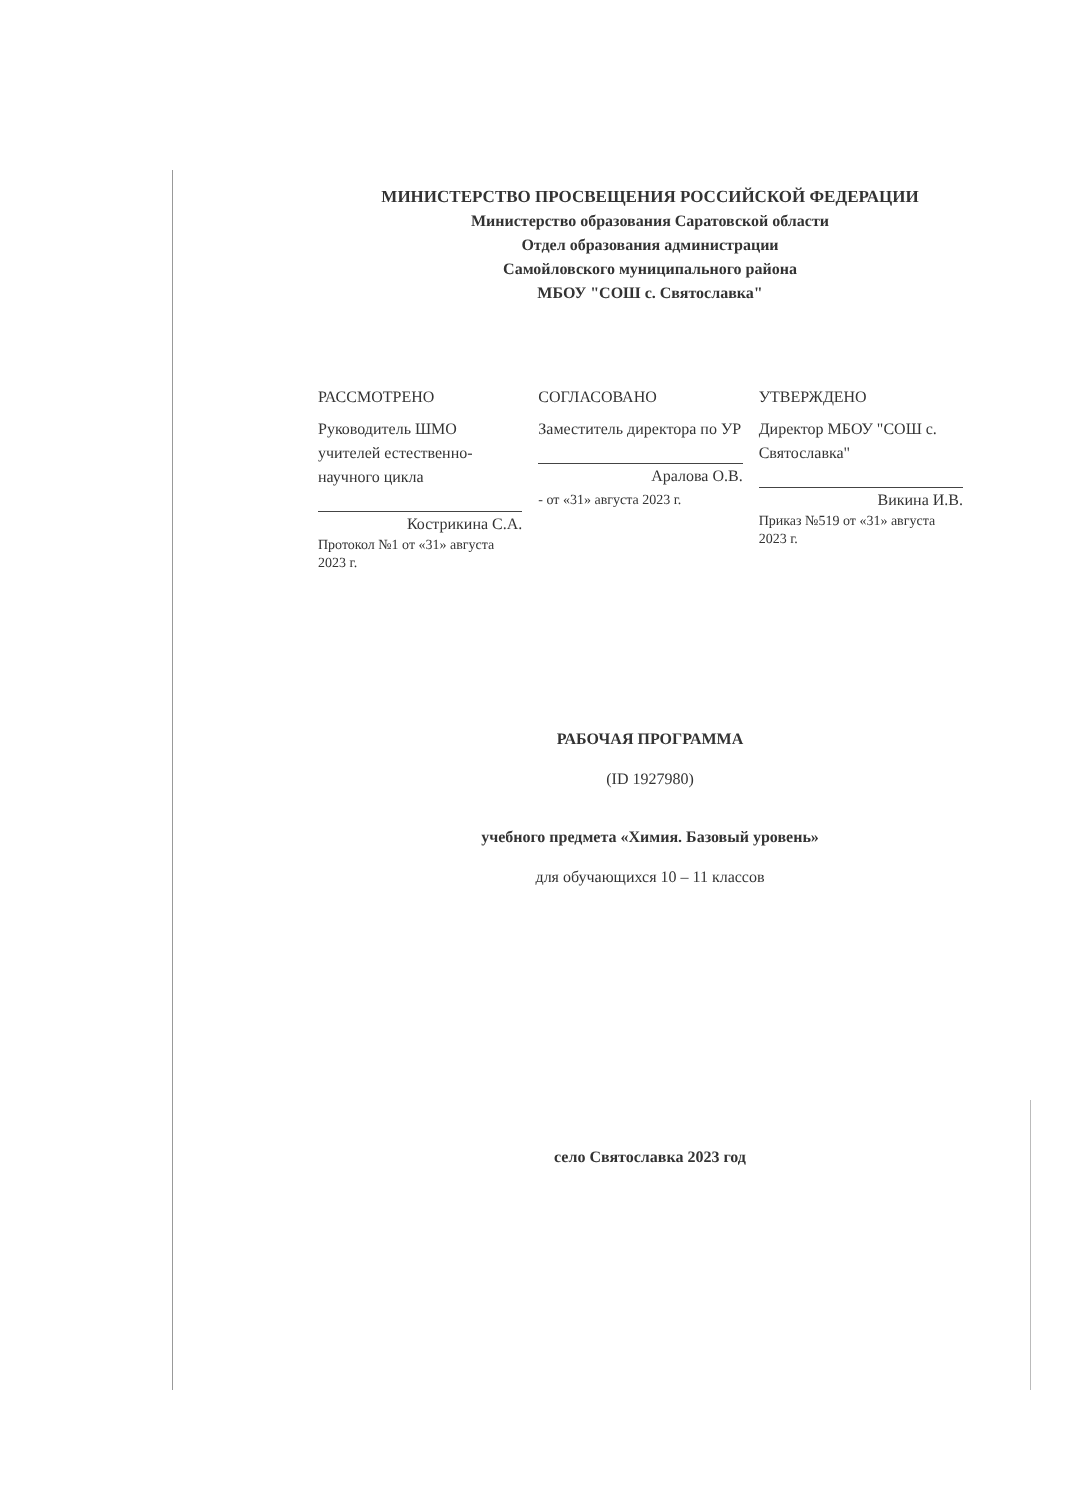МИНИСТЕРСТВО ПРОСВЕЩЕНИЯ РОССИЙСКОЙ ФЕДЕРАЦИИ
Министерство образования Саратовской области
Отдел образования администрации
Самойловского муниципального района
МБОУ "СОШ с. Святославка"
РАССМОТРЕНО
Руководитель ШМО учителей естественно-научного цикла
Кострикина С.А.
Протокол №1 от «31» августа 2023 г.
СОГЛАСОВАНО
Заместитель директора по УР
Аралова О.В.
- от «31» августа 2023 г.
УТВЕРЖДЕНО
Директор МБОУ "СОШ с. Святославка"
Викина И.В.
Приказ №519 от «31» августа 2023 г.
РАБОЧАЯ ПРОГРАММА
(ID 1927980)
учебного предмета «Химия. Базовый уровень»
для обучающихся 10 – 11 классов
село Святославка 2023 год